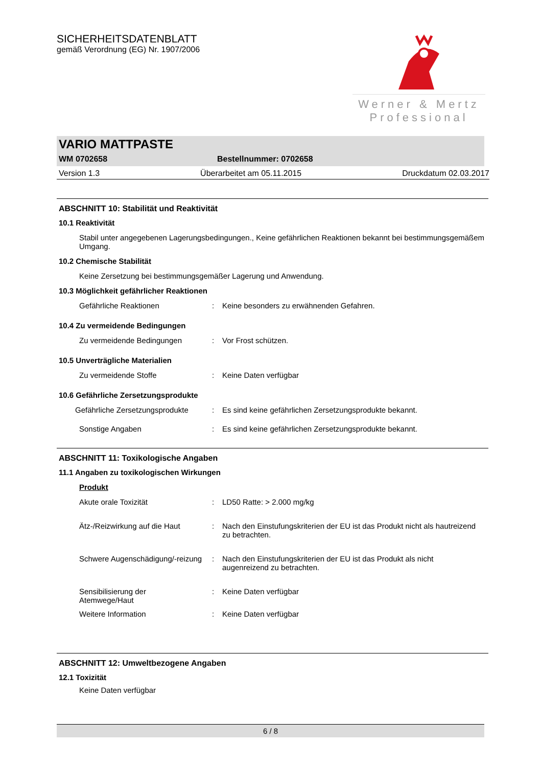SICHERHEITSDATENBLATT
gemäß Verordnung (EG) Nr. 1907/2006
Werner & Mertz
Professional
VARIO MATTPASTE
WM 0702658 Bestellnummer: 0702658
Version 1.3 Überarbeitet am 05.11.2015 Druckdatum 02.03.2017
ABSCHNITT 10: Stabilität und Reaktivität
10.1 Reaktivität
Stabil unter angegebenen Lagerungsbedingungen., Keine gefährlichen Reaktionen bekannt bei bestimmungsgemäßem Umgang.
10.2 Chemische Stabilität
Keine Zersetzung bei bestimmungsgemäßer Lagerung und Anwendung.
10.3 Möglichkeit gefährlicher Reaktionen
Gefährliche Reaktionen: Keine besonders zu erwähnenden Gefahren.
10.4 Zu vermeidende Bedingungen
Zu vermeidende Bedingungen: Vor Frost schützen.
10.5 Unverträgliche Materialien
Zu vermeidende Stoffe: Keine Daten verfügbar
10.6 Gefährliche Zersetzungsprodukte
Gefährliche Zersetzungsprodukte: Es sind keine gefährlichen Zersetzungsprodukte bekannt.
Sonstige Angaben: Es sind keine gefährlichen Zersetzungsprodukte bekannt.
ABSCHNITT 11: Toxikologische Angaben
11.1 Angaben zu toxikologischen Wirkungen
Produkt
Akute orale Toxizität: LD50 Ratte: > 2.000 mg/kg
Ätz-/Reizwirkung auf die Haut: Nach den Einstufungskriterien der EU ist das Produkt nicht als hautreizend zu betrachten.
Schwere Augenschädigung/-reizung: Nach den Einstufungskriterien der EU ist das Produkt als nicht augenreizend zu betrachten.
Sensibilisierung der Atemwege/Haut: Keine Daten verfügbar
Weitere Information: Keine Daten verfügbar
ABSCHNITT 12: Umweltbezogene Angaben
12.1 Toxizität
Keine Daten verfügbar
6 / 8